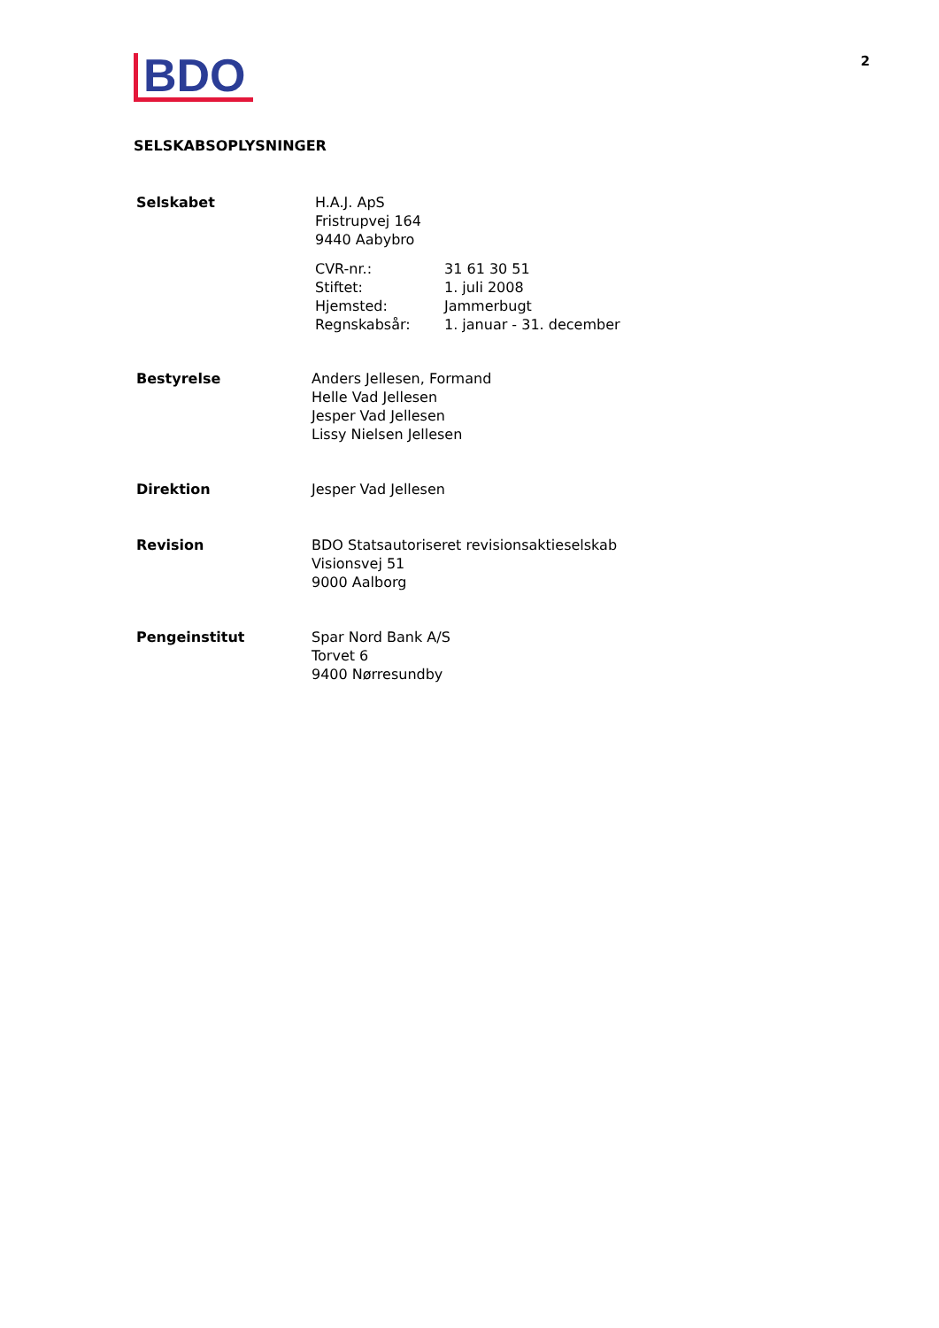BDO
2
SELSKABSOPLYSNINGER
Selskabet H.A.J. ApS
Fristrupvej 164
9440 Aabybro
CVR-nr.:
Stiftet:
Hjemsted:
Regnskabsår:
31 61 30 51
1. juli 2008
Jammerbugt
1. januar - 31. december
Bestyrelse Anders Jellesen, Formand
Helle Vad Jellesen
Jesper Vad Jellesen
Lissy Nielsen Jellesen
Direktion Jesper Vad Jellesen
Revision BDO Statsautoriseret revisionsaktieselskab
Visionsvej 51
9000 Aalborg
Pengeinstitut Spar Nord Bank A/S
Torvet 6
9400 Nørresundby